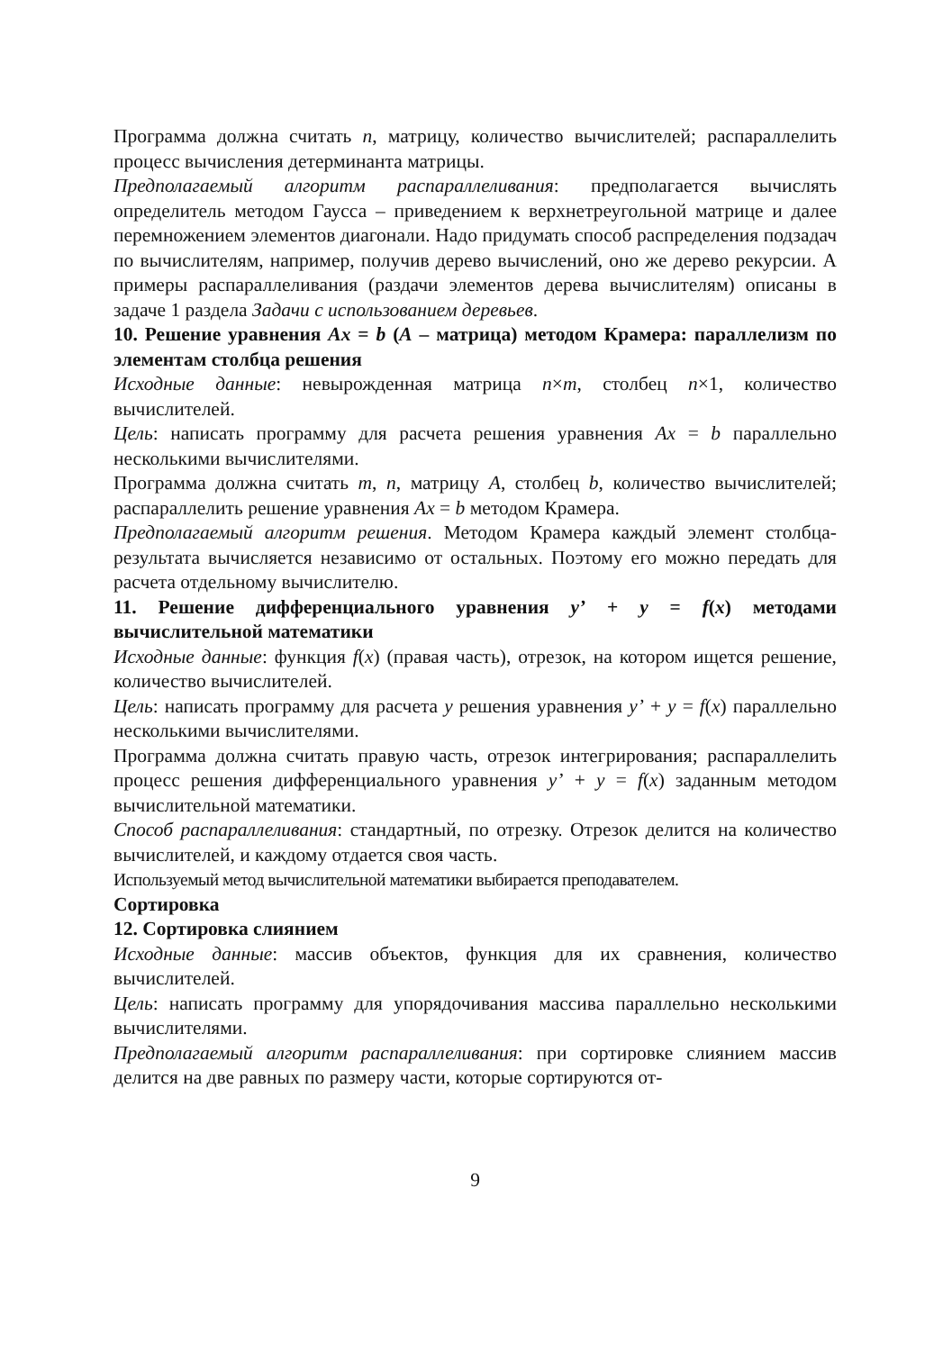Программа должна считать n, матрицу, количество вычислителей; распараллелить процесс вычисления детерминанта матрицы.
Предполагаемый алгоритм распараллеливания: предполагается вычислять определитель методом Гаусса – приведением к верхнетреугольной матрице и далее перемножением элементов диагонали. Надо придумать способ распределения подзадач по вычислителям, например, получив дерево вычислений, оно же дерево рекурсии. А примеры распараллеливания (раздачи элементов дерева вычислителям) описаны в задаче 1 раздела Задачи с использованием деревьев.
10. Решение уравнения Ax = b (A – матрица) методом Крамера: параллелизм по элементам столбца решения
Исходные данные: невырожденная матрица n×m, столбец n×1, количество вычислителей.
Цель: написать программу для расчета решения уравнения Ax = b параллельно несколькими вычислителями.
Программа должна считать m, n, матрицу A, столбец b, количество вычислителей; распараллелить решение уравнения Ax = b методом Крамера.
Предполагаемый алгоритм решения. Методом Крамера каждый элемент столбца-результата вычисляется независимо от остальных. Поэтому его можно передать для расчета отдельному вычислителю.
11. Решение дифференциального уравнения y’ + y = f(x) методами вычислительной математики
Исходные данные: функция f(x) (правая часть), отрезок, на котором ищется решение, количество вычислителей.
Цель: написать программу для расчета y решения уравнения y’ + y = f(x) параллельно несколькими вычислителями.
Программа должна считать правую часть, отрезок интегрирования; распараллелить процесс решения дифференциального уравнения y’ + y = f(x) заданным методом вычислительной математики.
Способ распараллеливания: стандартный, по отрезку. Отрезок делится на количество вычислителей, и каждому отдается своя часть.
Используемый метод вычислительной математики выбирается преподавателем.
Сортировка
12. Сортировка слиянием
Исходные данные: массив объектов, функция для их сравнения, количество вычислителей.
Цель: написать программу для упорядочивания массива параллельно несколькими вычислителями.
Предполагаемый алгоритм распараллеливания: при сортировке слиянием массив делится на две равных по размеру части, которые сортируются от-
9